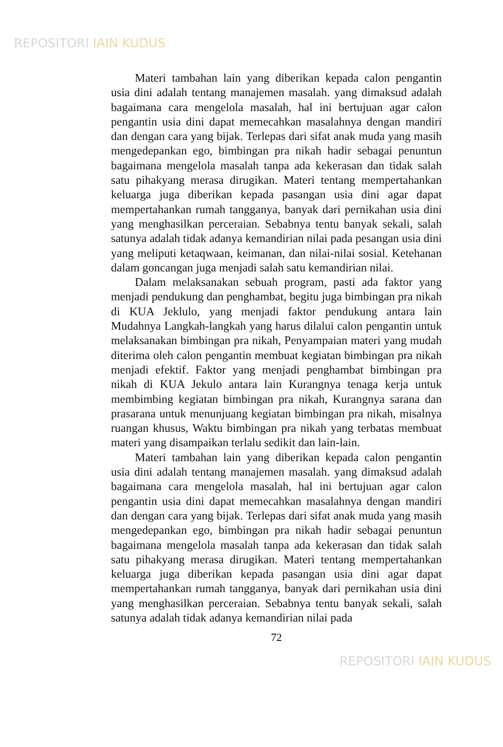REPOSITORI IAIN KUDUS
Materi tambahan lain yang diberikan kepada calon pengantin usia dini adalah tentang manajemen masalah. yang dimaksud adalah bagaimana cara mengelola masalah, hal ini bertujuan agar calon pengantin usia dini dapat memecahkan masalahnya dengan mandiri dan dengan cara yang bijak. Terlepas dari sifat anak muda yang masih mengedepankan ego, bimbingan pra nikah hadir sebagai penuntun bagaimana mengelola masalah tanpa ada kekerasan dan tidak salah satu pihakyang merasa dirugikan. Materi tentang mempertahankan keluarga juga diberikan kepada pasangan usia dini agar dapat mempertahankan rumah tangganya, banyak dari pernikahan usia dini yang menghasilkan perceraian. Sebabnya tentu banyak sekali, salah satunya adalah tidak adanya kemandirian nilai pada pesangan usia dini yang meliputi ketaqwaan, keimanan, dan nilai-nilai sosial. Ketehanan dalam goncangan juga menjadi salah satu kemandirian nilai.
Dalam melaksanakan sebuah program, pasti ada faktor yang menjadi pendukung dan penghambat, begitu juga bimbingan pra nikah di KUA Jeklulo, yang menjadi faktor pendukung antara lain Mudahnya Langkah-langkah yang harus dilalui calon pengantin untuk melaksanakan bimbingan pra nikah, Penyampaian materi yang mudah diterima oleh calon pengantin membuat kegiatan bimbingan pra nikah menjadi efektif. Faktor yang menjadi penghambat bimbingan pra nikah di KUA Jekulo antara lain Kurangnya tenaga kerja untuk membimbing kegiatan bimbingan pra nikah, Kurangnya sarana dan prasarana untuk menunjuang kegiatan bimbingan pra nikah, misalnya ruangan khusus, Waktu bimbingan pra nikah yang terbatas membuat materi yang disampaikan terlalu sedikit dan lain-lain.
Materi tambahan lain yang diberikan kepada calon pengantin usia dini adalah tentang manajemen masalah. yang dimaksud adalah bagaimana cara mengelola masalah, hal ini bertujuan agar calon pengantin usia dini dapat memecahkan masalahnya dengan mandiri dan dengan cara yang bijak. Terlepas dari sifat anak muda yang masih mengedepankan ego, bimbingan pra nikah hadir sebagai penuntun bagaimana mengelola masalah tanpa ada kekerasan dan tidak salah satu pihakyang merasa dirugikan. Materi tentang mempertahankan keluarga juga diberikan kepada pasangan usia dini agar dapat mempertahankan rumah tangganya, banyak dari pernikahan usia dini yang menghasilkan perceraian. Sebabnya tentu banyak sekali, salah satunya adalah tidak adanya kemandirian nilai pada
72
REPOSITORI IAIN KUDUS